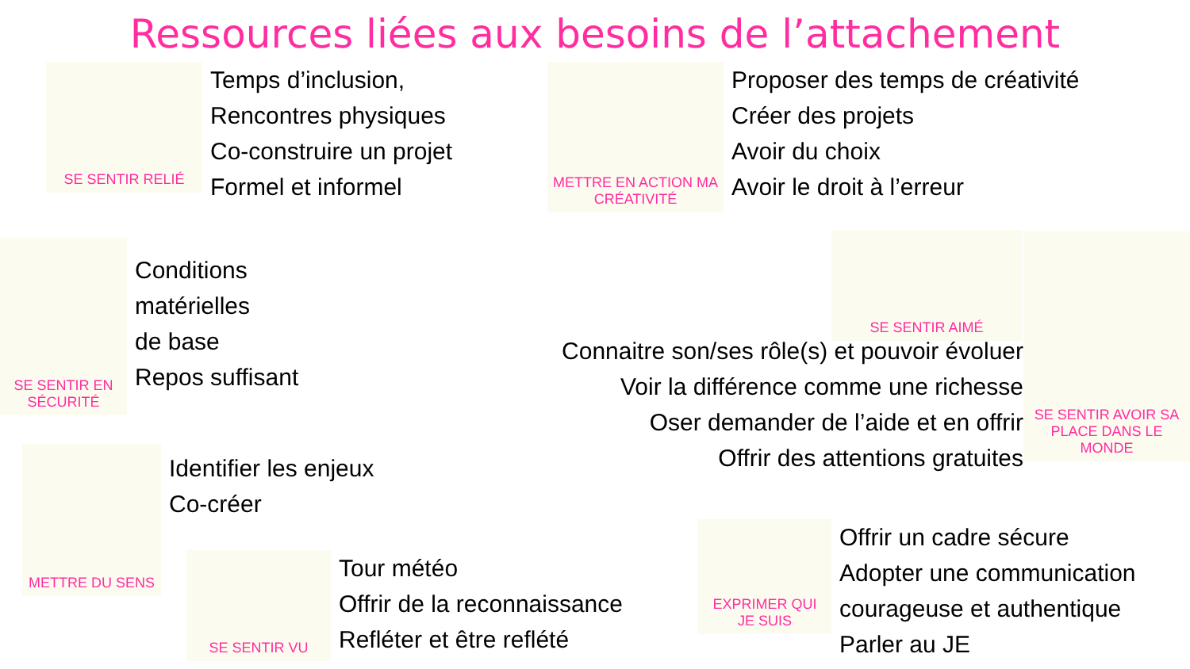Ressources liées aux besoins de l’attachement
SE SENTIR RELIÉ
Temps d’inclusion,
Rencontres physiques
Co-construire un projet
Formel et informel
METTRE EN ACTION MA CRÉATIVITÉ
Proposer des temps de créativité
Créer des projets
Avoir du choix
Avoir le droit à l’erreur
SE SENTIR EN SÉCURITÉ
Conditions
matérielles
de base
Repos suffisant
SE SENTIR AIMÉ
SE SENTIR AVOIR SA PLACE DANS LE MONDE
Connaitre son/ses rôle(s) et pouvoir évoluer
Voir la différence comme une richesse
Oser demander de l’aide et en offrir
Offrir des attentions gratuites
METTRE DU SENS
Identifier les enjeux
Co-créer
SE SENTIR VU
Tour météo
Offrir de la reconnaissance
Refléter et être reflété
EXPRIMER QUI JE SUIS
Offrir un cadre sécure
Adopter une communication
courageuse et authentique
Parler au JE